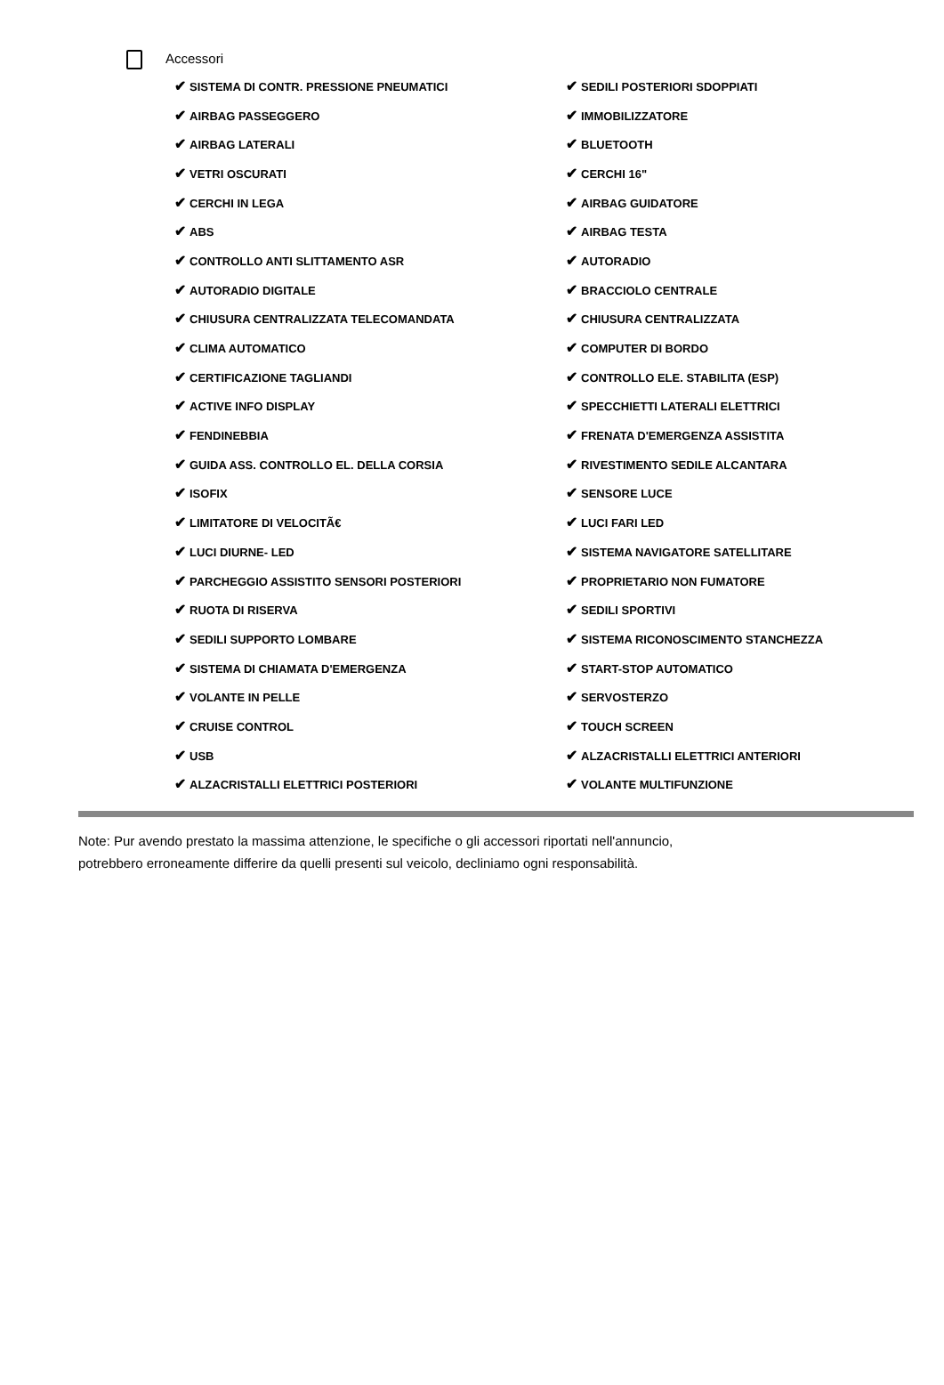Accessori
| ✔ SISTEMA DI CONTR. PRESSIONE PNEUMATICI | ✔ SEDILI POSTERIORI SDOPPIATI |
| ✔ AIRBAG PASSEGGERO | ✔ IMMOBILIZZATORE |
| ✔ AIRBAG LATERALI | ✔ BLUETOOTH |
| ✔ VETRI OSCURATI | ✔ CERCHI 16" |
| ✔ CERCHI IN LEGA | ✔ AIRBAG GUIDATORE |
| ✔ ABS | ✔ AIRBAG TESTA |
| ✔ CONTROLLO ANTI SLITTAMENTO ASR | ✔ AUTORADIO |
| ✔ AUTORADIO DIGITALE | ✔ BRACCIOLO CENTRALE |
| ✔ CHIUSURA CENTRALIZZATA TELECOMANDATA | ✔ CHIUSURA CENTRALIZZATA |
| ✔ CLIMA AUTOMATICO | ✔ COMPUTER DI BORDO |
| ✔ CERTIFICAZIONE TAGLIANDI | ✔ CONTROLLO ELE. STABILITA (ESP) |
| ✔ ACTIVE INFO DISPLAY | ✔ SPECCHIETTI LATERALI ELETTRICI |
| ✔ FENDINEBBIA | ✔ FRENATA D'EMERGENZA ASSISTITA |
| ✔ GUIDA ASS. CONTROLLO EL. DELLA CORSIA | ✔ RIVESTIMENTO SEDILE ALCANTARA |
| ✔ ISOFIX | ✔ SENSORE LUCE |
| ✔ LIMITATORE DI VELOCITÃ€ | ✔ LUCI FARI LED |
| ✔ LUCI DIURNE- LED | ✔ SISTEMA NAVIGATORE SATELLITARE |
| ✔ PARCHEGGIO ASSISTITO SENSORI POSTERIORI | ✔ PROPRIETARIO NON FUMATORE |
| ✔ RUOTA DI RISERVA | ✔ SEDILI SPORTIVI |
| ✔ SEDILI SUPPORTO LOMBARE | ✔ SISTEMA RICONOSCIMENTO STANCHEZZA |
| ✔ SISTEMA DI CHIAMATA D'EMERGENZA | ✔ START-STOP AUTOMATICO |
| ✔ VOLANTE IN PELLE | ✔ SERVOSTERZO |
| ✔ CRUISE CONTROL | ✔ TOUCH SCREEN |
| ✔ USB | ✔ ALZACRISTALLI ELETTRICI ANTERIORI |
| ✔ ALZACRISTALLI ELETTRICI POSTERIORI | ✔ VOLANTE MULTIFUNZIONE |
Note: Pur avendo prestato la massima attenzione, le specifiche o gli accessori riportati nell'annuncio,
potrebbero erroneamente differire da quelli presenti sul veicolo, decliniamo ogni responsabilità.